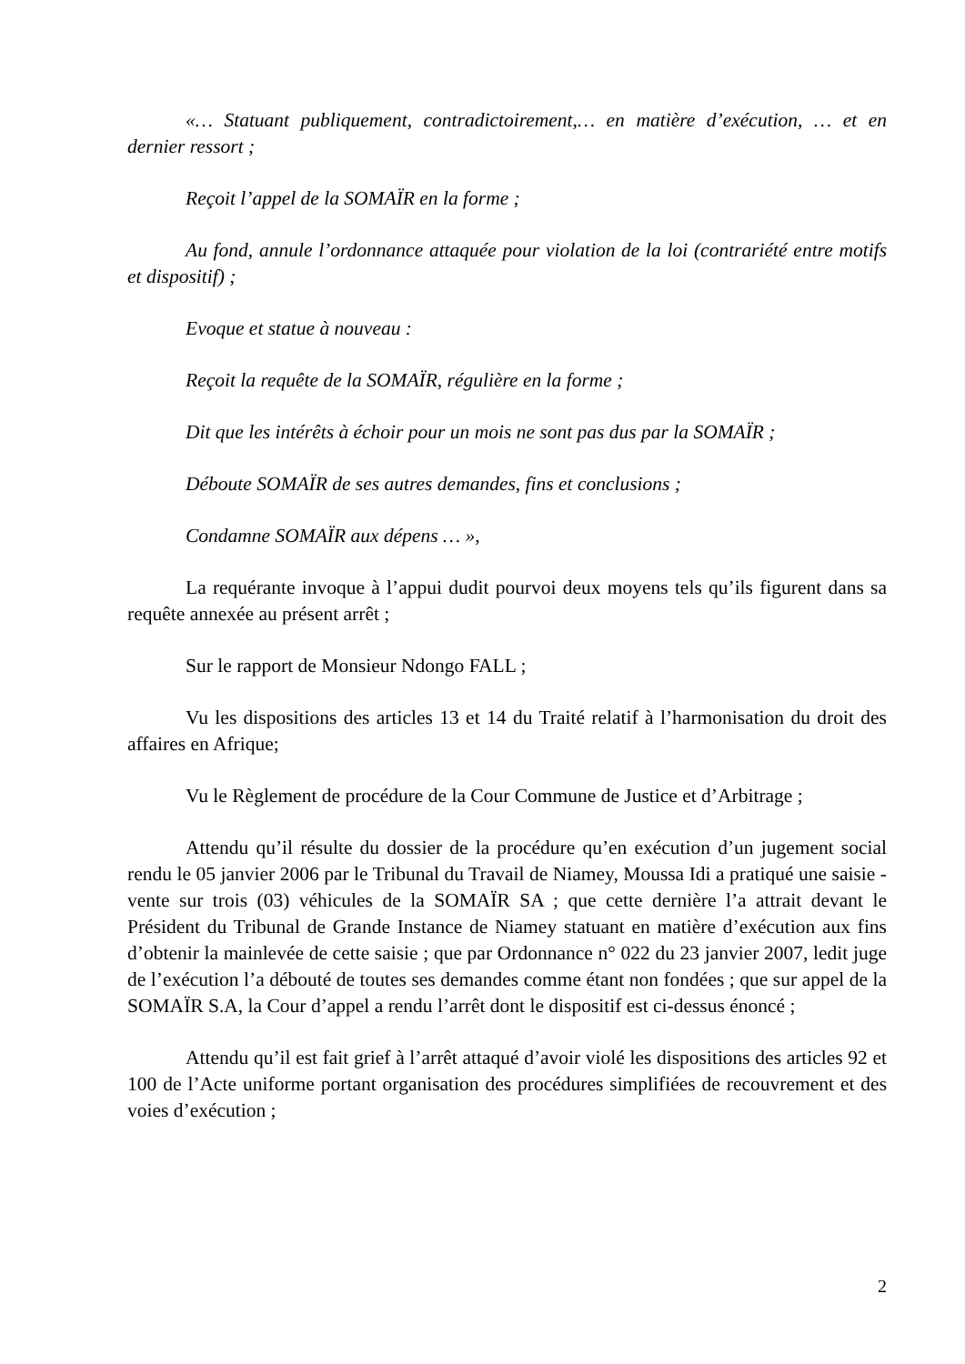«… Statuant publiquement, contradictoirement,… en matière d’exécution, … et en dernier ressort ;
Reçoit l’appel de la SOMAÏR en la forme ;
Au fond, annule l’ordonnance attaquée pour violation de la loi (contrariété entre motifs et dispositif) ;
Evoque et statue à nouveau :
Reçoit la requête de la SOMAÏR, régulière en la forme ;
Dit que les intérêts à échoir pour un mois ne sont pas dus par la SOMAÏR ;
Déboute SOMAÏR de ses autres demandes, fins et conclusions ;
Condamne SOMAÏR aux dépens … »,
La requérante invoque à l’appui dudit pourvoi deux moyens tels qu’ils figurent dans sa requête annexée au présent arrêt ;
Sur le rapport de Monsieur Ndongo FALL ;
Vu les dispositions des articles 13 et 14 du Traité relatif à l’harmonisation du droit des affaires en Afrique;
Vu le Règlement de procédure de la Cour Commune de Justice et d’Arbitrage ;
Attendu qu’il résulte du dossier de la procédure qu’en exécution d’un jugement social rendu le 05 janvier 2006 par le Tribunal du Travail de Niamey, Moussa Idi a pratiqué une saisie - vente sur trois (03) véhicules de la SOMAÏR SA ; que cette dernière l’a attrait devant le Président du Tribunal de Grande Instance de Niamey statuant en matière d’exécution aux fins d’obtenir la mainlevée de cette saisie ; que par Ordonnance n° 022 du 23 janvier 2007, ledit juge de l’exécution l’a débouté de toutes ses demandes comme étant non fondées ; que sur appel de la SOMAÏR S.A, la Cour d’appel a rendu l’arrêt dont le dispositif est ci-dessus énoncé ;
Attendu qu’il est fait grief à l’arrêt attaqué d’avoir violé les dispositions des articles 92 et 100 de l’Acte uniforme portant organisation des procédures simplifiées de recouvrement et des voies d’exécution ;
2